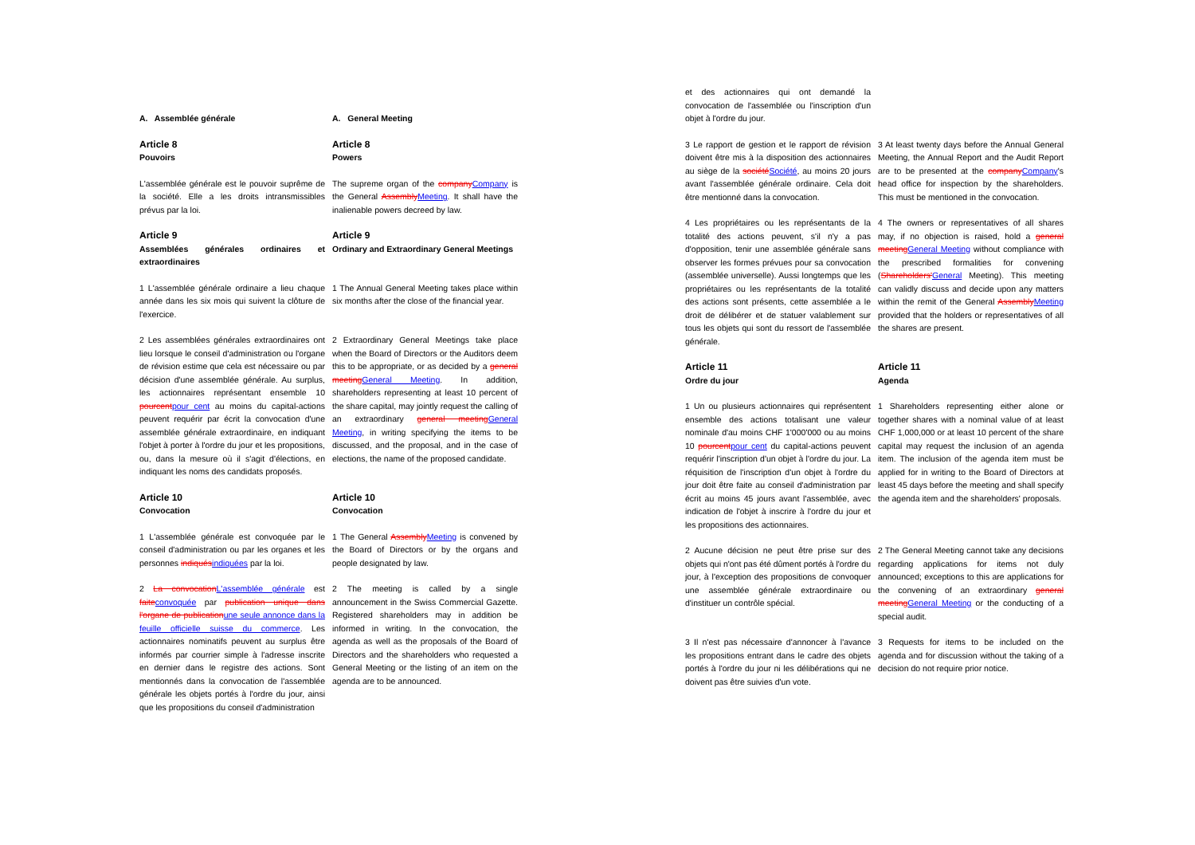A. Assemblée générale A. General Meeting
Article 8
Pouvoirs
Article 8
Powers
L'assemblée générale est le pouvoir suprême de la société. Elle a les droits intransmissibles prévus par la loi.
The supreme organ of the companyCompany is the General AssemblyMeeting. It shall have the inalienable powers decreed by law.
Article 9
Assemblées générales ordinaires et extraordinaires
Article 9
Ordinary and Extraordinary General Meetings
1 L'assemblée générale ordinaire a lieu chaque année dans les six mois qui suivent la clôture de l'exercice.
1 The Annual General Meeting takes place within six months after the close of the financial year.
2 Les assemblées générales extraordinaires ont lieu lorsque le conseil d'administration ou l'organe de révision estime que cela est nécessaire ou par décision d'une assemblée générale. Au surplus, les actionnaires représentant ensemble 10 pourcentpour cent au moins du capital-actions peuvent requérir par écrit la convocation d'une assemblée générale extraordinaire, en indiquant l'objet à porter à l'ordre du jour et les propositions, ou, dans la mesure où il s'agit d'élections, en indiquant les noms des candidats proposés.
2 Extraordinary General Meetings take place when the Board of Directors or the Auditors deem this to be appropriate, or as decided by a general meetingGeneral Meeting. In addition, shareholders representing at least 10 percent of the share capital, may jointly request the calling of an extraordinary general meetingGeneral Meeting, in writing specifying the items to be discussed, and the proposal, and in the case of elections, the name of the proposed candidate.
Article 10
Convocation
Article 10
Convocation
1 L'assemblée générale est convoquée par le conseil d'administration ou par les organes et les personnes indiquésindiquées par la loi.
1 The General AssemblyMeeting is convened by the Board of Directors or by the organs and people designated by law.
2 La convocationL'assemblée générale est faiteconvoquée par publication unique dans l'organe de publicationune seule annonce dans la feuille officielle suisse du commerce. Les actionnaires nominatifs peuvent au surplus être informés par courrier simple à l'adresse inscrite en dernier dans le registre des actions. Sont mentionnés dans la convocation de l'assemblée générale les objets portés à l'ordre du jour, ainsi que les propositions du conseil d'administration
2 The meeting is called by a single announcement in the Swiss Commercial Gazette. Registered shareholders may in addition be informed in writing. In the convocation, the agenda as well as the proposals of the Board of Directors and the shareholders who requested a General Meeting or the listing of an item on the agenda are to be announced.
et des actionnaires qui ont demandé la convocation de l'assemblée ou l'inscription d'un objet à l'ordre du jour.
3 Le rapport de gestion et le rapport de révision doivent être mis à la disposition des actionnaires au siège de la sociétéSociété, au moins 20 jours avant l'assemblée générale ordinaire. Cela doit être mentionné dans la convocation.
3 At least twenty days before the Annual General Meeting, the Annual Report and the Audit Report are to be presented at the companyCompany's head office for inspection by the shareholders. This must be mentioned in the convocation.
4 Les propriétaires ou les représentants de la totalité des actions peuvent, s'il n'y a pas d'opposition, tenir une assemblée générale sans observer les formes prévues pour sa convocation (assemblée universelle). Aussi longtemps que les propriétaires ou les représentants de la totalité des actions sont présents, cette assemblée a le droit de délibérer et de statuer valablement sur tous les objets qui sont du ressort de l'assemblée générale.
4 The owners or representatives of all shares may, if no objection is raised, hold a general meetingGeneral Meeting without compliance with the prescribed formalities for convening (Shareholders'General Meeting). This meeting can validly discuss and decide upon any matters within the remit of the General AssemblyMeeting provided that the holders or representatives of all the shares are present.
Article 11
Ordre du jour
Article 11
Agenda
1 Un ou plusieurs actionnaires qui représentent ensemble des actions totalisant une valeur nominale d'au moins CHF 1'000'000 ou au moins 10 pourcentpour cent du capital-actions peuvent requérir l'inscription d'un objet à l'ordre du jour. La réquisition de l'inscription d'un objet à l'ordre du jour doit être faite au conseil d'administration par écrit au moins 45 jours avant l'assemblée, avec indication de l'objet à inscrire à l'ordre du jour et les propositions des actionnaires.
1 Shareholders representing either alone or together shares with a nominal value of at least CHF 1,000,000 or at least 10 percent of the share capital may request the inclusion of an agenda item. The inclusion of the agenda item must be applied for in writing to the Board of Directors at least 45 days before the meeting and shall specify the agenda item and the shareholders' proposals.
2 Aucune décision ne peut être prise sur des objets qui n'ont pas été dûment portés à l'ordre du jour, à l'exception des propositions de convoquer une assemblée générale extraordinaire ou d'instituer un contrôle spécial.
2 The General Meeting cannot take any decisions regarding applications for items not duly announced; exceptions to this are applications for the convening of an extraordinary general meetingGeneral Meeting or the conducting of a special audit.
3 Il n'est pas nécessaire d'annoncer à l'avance les propositions entrant dans le cadre des objets portés à l'ordre du jour ni les délibérations qui ne doivent pas être suivies d'un vote.
3 Requests for items to be included on the agenda and for discussion without the taking of a decision do not require prior notice.